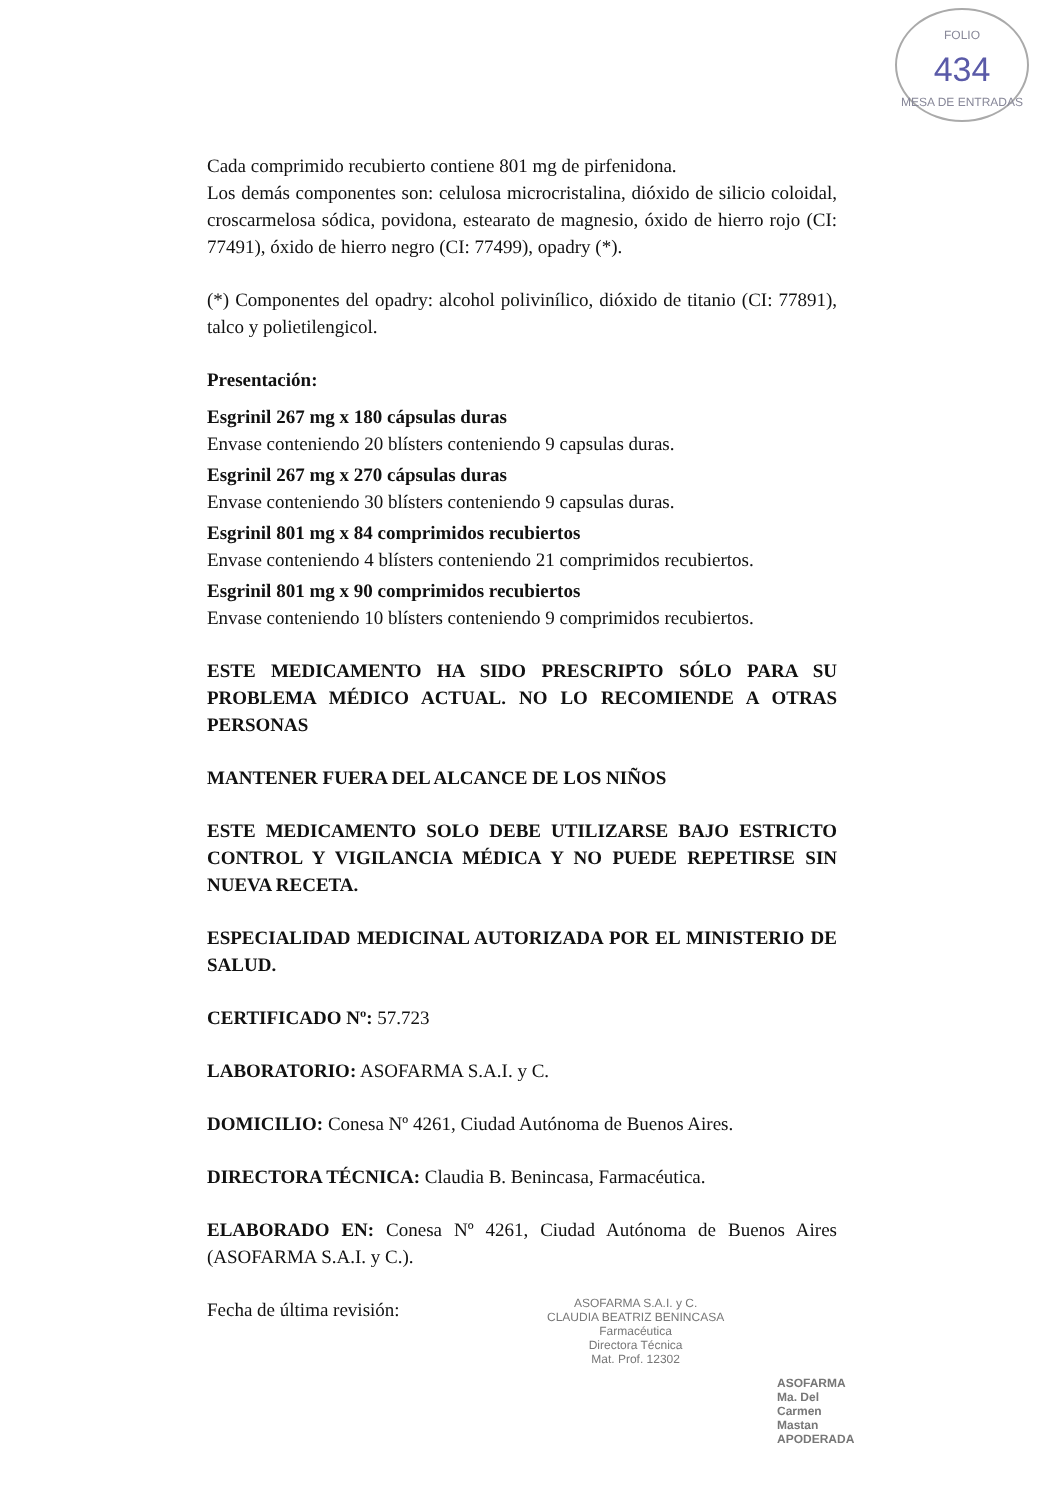FOLIO
434
MESA DE ENTRADAS
Cada comprimido recubierto contiene 801 mg de pirfenidona.
Los demás componentes son: celulosa microcristalina, dióxido de silicio coloidal, croscarmelosa sódica, povidona, estearato de magnesio, óxido de hierro rojo (CI: 77491), óxido de hierro negro (CI: 77499), opadry (*).
(*) Componentes del opadry: alcohol polivinílico, dióxido de titanio (CI: 77891), talco y polietilengicol.
Presentación:
Esgrinil 267 mg x 180 cápsulas duras
Envase conteniendo 20 blísters conteniendo 9 capsulas duras.
Esgrinil 267 mg x 270 cápsulas duras
Envase conteniendo 30 blísters conteniendo 9 capsulas duras.
Esgrinil 801 mg x 84 comprimidos recubiertos
Envase conteniendo 4 blísters conteniendo 21 comprimidos recubiertos.
Esgrinil 801 mg x 90 comprimidos recubiertos
Envase conteniendo 10 blísters conteniendo 9 comprimidos recubiertos.
ESTE MEDICAMENTO HA SIDO PRESCRIPTO SÓLO PARA SU PROBLEMA MÉDICO ACTUAL. NO LO RECOMIENDE A OTRAS PERSONAS
MANTENER FUERA DEL ALCANCE DE LOS NIÑOS
ESTE MEDICAMENTO SOLO DEBE UTILIZARSE BAJO ESTRICTO CONTROL Y VIGILANCIA MÉDICA Y NO PUEDE REPETIRSE SIN NUEVA RECETA.
ESPECIALIDAD MEDICINAL AUTORIZADA POR EL MINISTERIO DE SALUD.
CERTIFICADO Nº: 57.723
LABORATORIO: ASOFARMA S.A.I. y C.
DOMICILIO: Conesa Nº 4261, Ciudad Autónoma de Buenos Aires.
DIRECTORA TÉCNICA: Claudia B. Benincasa, Farmacéutica.
ELABORADO EN: Conesa Nº 4261, Ciudad Autónoma de Buenos Aires (ASOFARMA S.A.I. y C.).
Fecha de última revisión:
ASOFARMA S.A.I. y C.
CLAUDIA BEATRIZ BENINCASA
Farmacéutica
Directora Técnica
Mat. Prof. 12302
ASOFARMA
Ma. Del Carmen Mastan
APODERADA